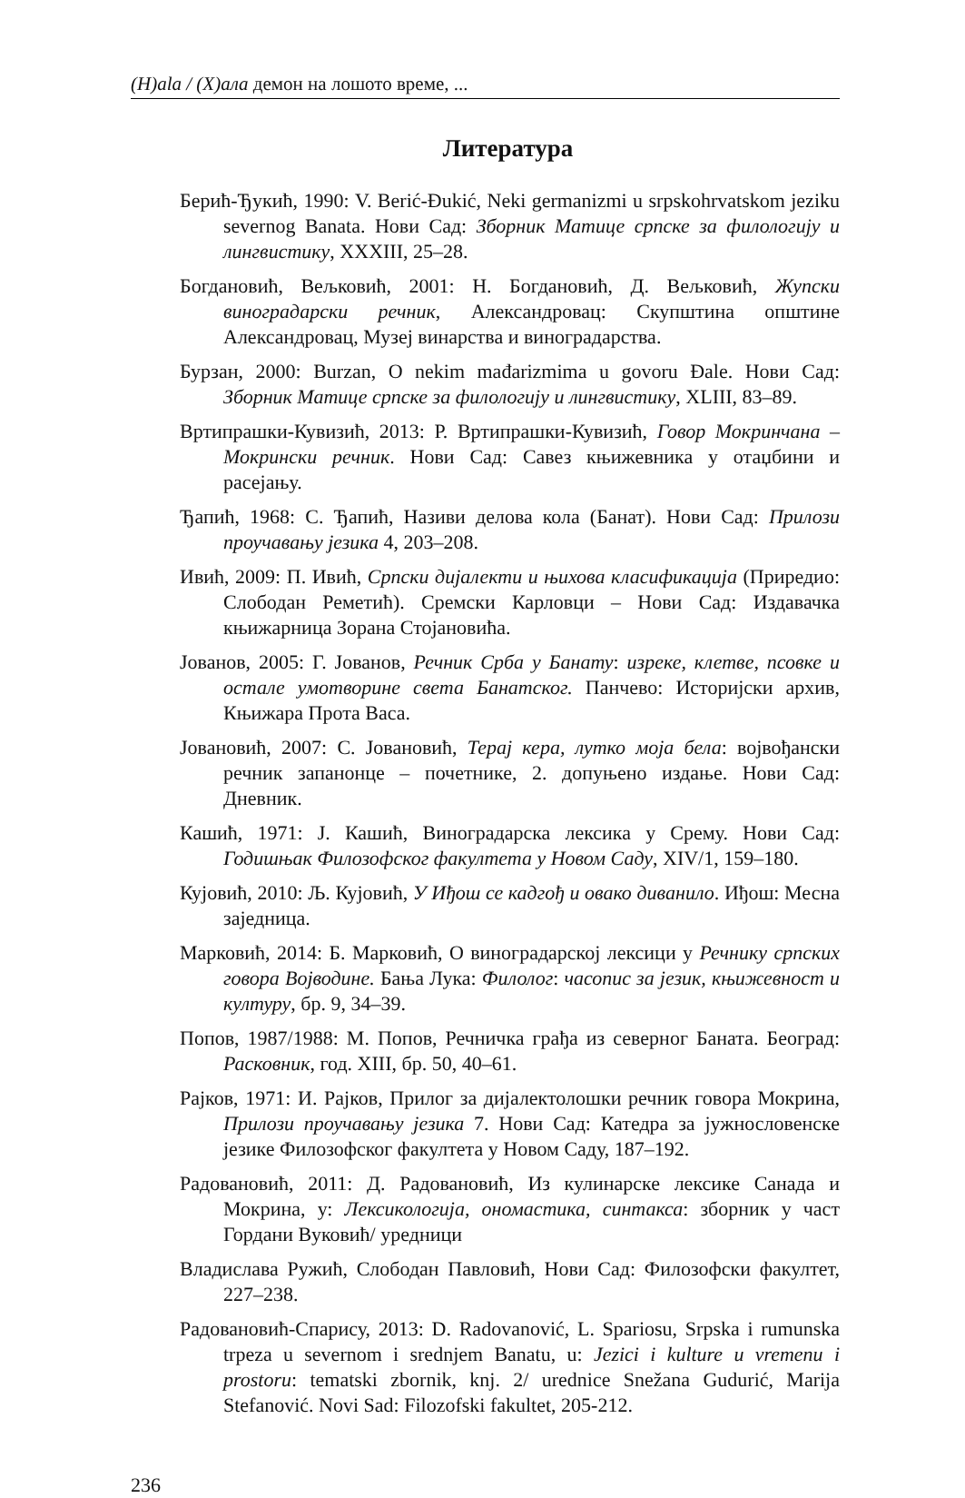(H)ala / (Х)ала демон на лошото време, ...
Литература
Берић-Ђукић, 1990: V. Berić-Đukić, Neki germanizmi u srpskohrvatskom jeziku severnog Banata. Нови Сад: Зборник Матице српске за филологију и лингвистику, XXXIII, 25–28.
Богдановић, Вељковић, 2001: Н. Богдановић, Д. Вељковић, Жупски виноградарски речник, Александровац: Скупштина општине Александровац, Музеј винарства и виноградарства.
Бурзан, 2000: Burzan, O nekim mađarizmima u govoru Đale. Нови Сад: Зборник Матице српске за филологију и лингвистику, XLIII, 83–89.
Вртипрашки-Кувизић, 2013: Р. Вртипрашки-Кувизић, Говор Мокринчана – Мокрински речник. Нови Сад: Савез књижевника у отаџбини и расејању.
Ђапић, 1968: С. Ђапић, Називи делова кола (Банат). Нови Сад: Прилози проучавању језика 4, 203–208.
Ивић, 2009: П. Ивић, Српски дијалекти и њихова класификација (Приредио: Слободан Реметић). Сремски Карловци – Нови Сад: Издавачка књижарница Зорана Стојановића.
Јованов, 2005: Г. Јованов, Речник Срба у Банату: изреке, клетве, псовке и остале умотворине света Банатског. Панчево: Историјски архив, Књижара Прота Васа.
Јовановић, 2007: С. Јовановић, Терај кера, лутко моја бела: војвођански речник запанонце – почетнике, 2. допуњено издање. Нови Сад: Дневник.
Кашић, 1971: Ј. Кашић, Виноградарска лексика у Срему. Нови Сад: Годишњак Филозофског факултета у Новом Саду, XIV/1, 159–180.
Кујовић, 2010: Љ. Кујовић, У Иђош се кадгођ и овако диванило. Иђош: Месна заједница.
Марковић, 2014: Б. Марковић, О виноградарској лексици у Речнику српских говора Војводине. Бања Лука: Филолог: часопис за језик, књижевност и културу, бр. 9, 34–39.
Попов, 1987/1988: М. Попов, Речничка грађа из северног Баната. Београд: Расковник, год. XIII, бр. 50, 40–61.
Рајков, 1971: И. Рајков, Прилог за дијалектолошки речник говора Мокрина, Прилози проучавању језика 7. Нови Сад: Катедра за јужнословенске језике Филозофског факултета у Новом Саду, 187–192.
Радовановић, 2011: Д. Радовановић, Из кулинарске лексике Санада и Мокрина, у: Лексикологија, ономастика, синтакса: зборник у част Гордани Вуковић/ уредници
Владислава Ружић, Слободан Павловић, Нови Сад: Филозофски факултет, 227–238.
Радовановић-Спарису, 2013: D. Radovanović, L. Spariosu, Srpska i rumunska trpeza u severnom i srednjem Banatu, u: Jezici i kulture u vremenu i prostoru: tematski zbornik, knj. 2/ urednice Snežana Gudurić, Marija Stefanović. Novi Sad: Filozofski fakultet, 205-212.
236